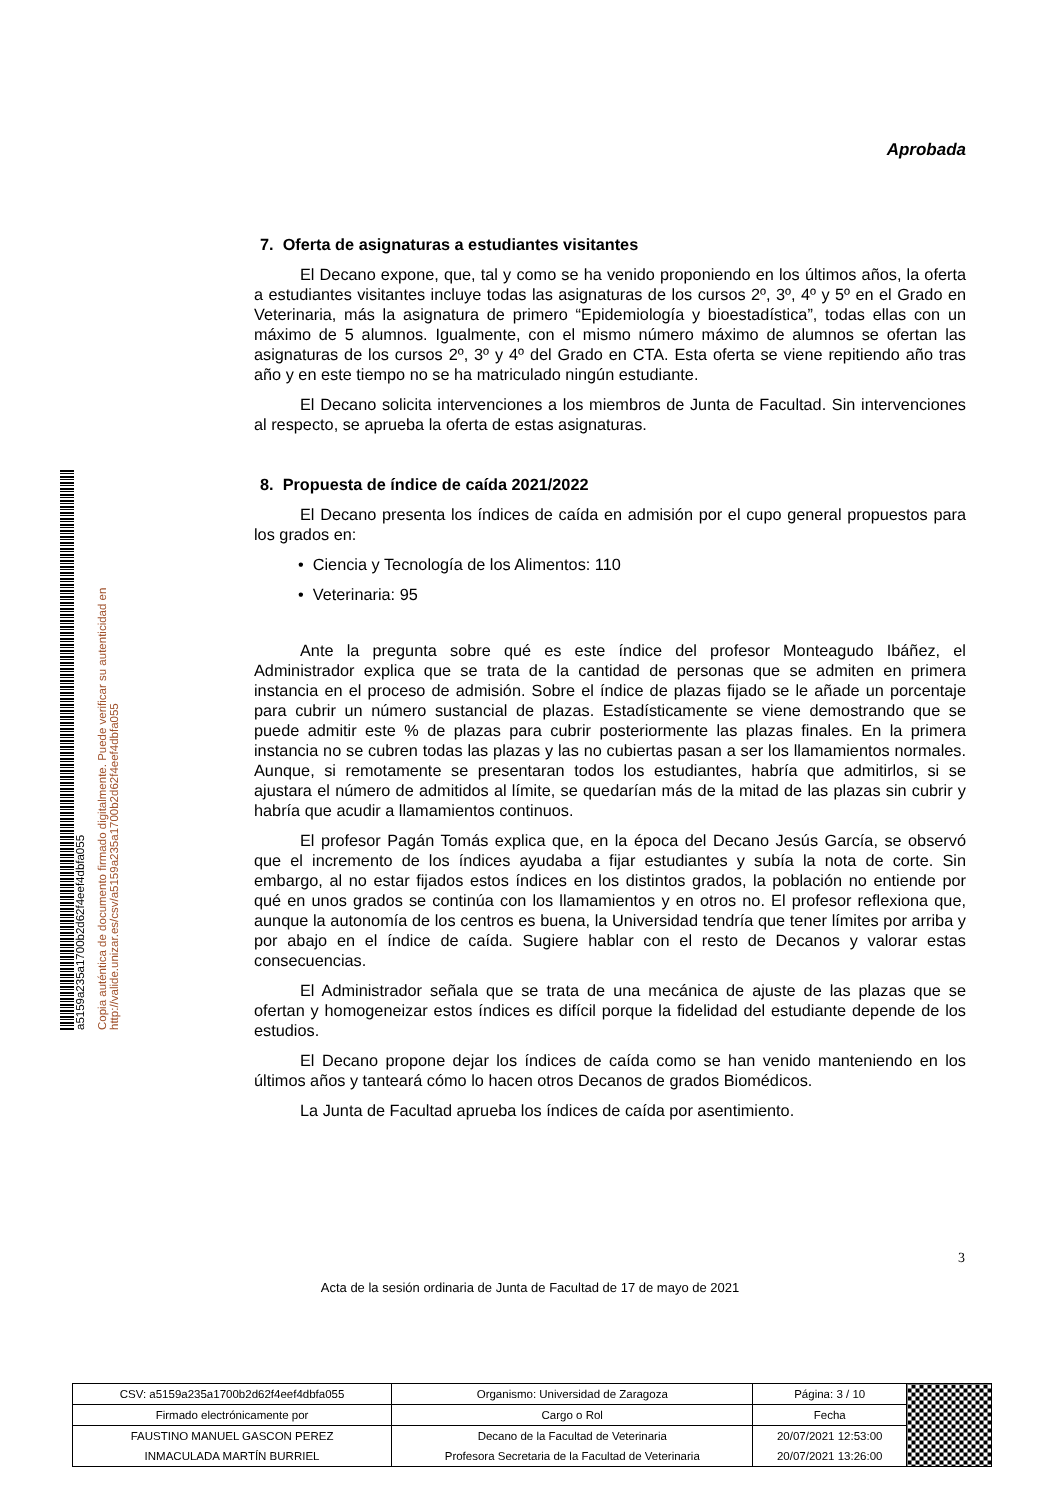a5159a235a1700b2d62f4eef4dbfa055
Copia auténtica de documento firmado digitalmente. Puede verificar su autenticidad en http://valide.unizar.es/csv/a5159a235a1700b2d62f4eef4dbfa055
Aprobada
7. Oferta de asignaturas a estudiantes visitantes
El Decano expone, que, tal y como se ha venido proponiendo en los últimos años, la oferta a estudiantes visitantes incluye todas las asignaturas de los cursos 2º, 3º, 4º y 5º en el Grado en Veterinaria, más la asignatura de primero “Epidemiología y bioestadística”, todas ellas con un máximo de 5 alumnos. Igualmente, con el mismo número máximo de alumnos se ofertan las asignaturas de los cursos 2º, 3º y 4º del Grado en CTA. Esta oferta se viene repitiendo año tras año y en este tiempo no se ha matriculado ningún estudiante.
El Decano solicita intervenciones a los miembros de Junta de Facultad. Sin intervenciones al respecto, se aprueba la oferta de estas asignaturas.
8. Propuesta de índice de caída 2021/2022
El Decano presenta los índices de caída en admisión por el cupo general propuestos para los grados en:
• Ciencia y Tecnología de los Alimentos: 110
• Veterinaria: 95
Ante la pregunta sobre qué es este índice del profesor Monteagudo Ibáñez, el Administrador explica que se trata de la cantidad de personas que se admiten en primera instancia en el proceso de admisión. Sobre el índice de plazas fijado se le añade un porcentaje para cubrir un número sustancial de plazas. Estadísticamente se viene demostrando que se puede admitir este % de plazas para cubrir posteriormente las plazas finales. En la primera instancia no se cubren todas las plazas y las no cubiertas pasan a ser los llamamientos normales. Aunque, si remotamente se presentaran todos los estudiantes, habría que admitirlos, si se ajustara el número de admitidos al límite, se quedarían más de la mitad de las plazas sin cubrir y habría que acudir a llamamientos continuos.
El profesor Pagán Tomás explica que, en la época del Decano Jesús García, se observó que el incremento de los índices ayudaba a fijar estudiantes y subía la nota de corte. Sin embargo, al no estar fijados estos índices en los distintos grados, la población no entiende por qué en unos grados se continúa con los llamamientos y en otros no. El profesor reflexiona que, aunque la autonomía de los centros es buena, la Universidad tendría que tener límites por arriba y por abajo en el índice de caída. Sugiere hablar con el resto de Decanos y valorar estas consecuencias.
El Administrador señala que se trata de una mecánica de ajuste de las plazas que se ofertan y homogeneizar estos índices es difícil porque la fidelidad del estudiante depende de los estudios.
El Decano propone dejar los índices de caída como se han venido manteniendo en los últimos años y tanteará cómo lo hacen otros Decanos de grados Biomédicos.
La Junta de Facultad aprueba los índices de caída por asentimiento.
3
Acta de la sesión ordinaria de Junta de Facultad de 17 de mayo de 2021
| CSV: a5159a235a1700b2d62f4eef4dbfa055 | Organismo: Universidad de Zaragoza | Página: 3 / 10 | |
| Firmado electrónicamente por | Cargo o Rol | Fecha | |
| FAUSTINO MANUEL GASCON PEREZ | Decano de la Facultad de Veterinaria | 20/07/2021 12:53:00 | |
| INMACULADA MARTÍN BURRIEL | Profesora Secretaria de la Facultad de Veterinaria | 20/07/2021 13:26:00 | |